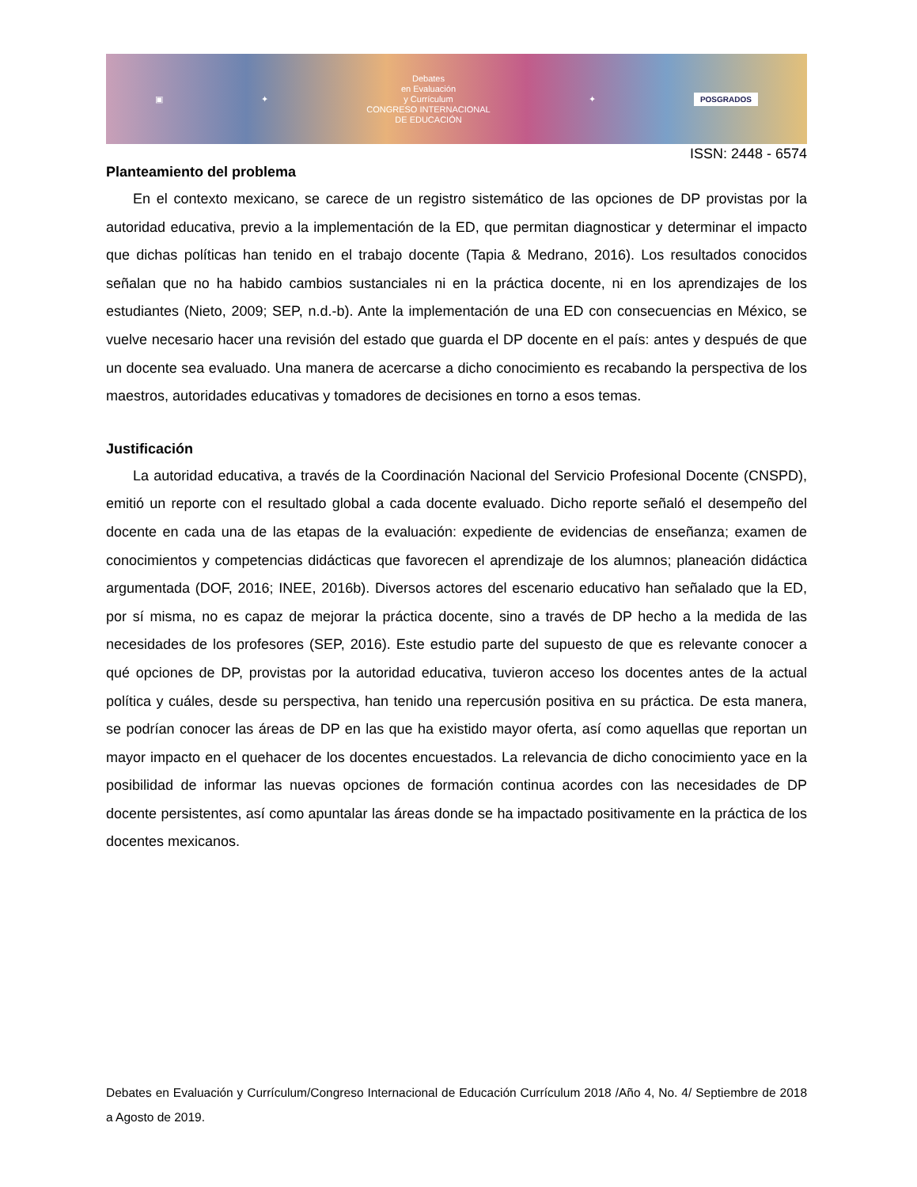▣ ✦
Debates
en Evaluación
y Currículum
CONGRESO INTERNACIONAL
DE EDUCACIÓN
✦ POSGRADOS
ISSN: 2448 - 6574
Planteamiento del problema
En el contexto mexicano, se carece de un registro sistemático de las opciones de DP provistas por la autoridad educativa, previo a la implementación de la ED, que permitan diagnosticar y determinar el impacto que dichas políticas han tenido en el trabajo docente (Tapia & Medrano, 2016). Los resultados conocidos señalan que no ha habido cambios sustanciales ni en la práctica docente, ni en los aprendizajes de los estudiantes (Nieto, 2009; SEP, n.d.-b). Ante la implementación de una ED con consecuencias en México, se vuelve necesario hacer una revisión del estado que guarda el DP docente en el país: antes y después de que un docente sea evaluado. Una manera de acercarse a dicho conocimiento es recabando la perspectiva de los maestros, autoridades educativas y tomadores de decisiones en torno a esos temas.
Justificación
La autoridad educativa, a través de la Coordinación Nacional del Servicio Profesional Docente (CNSPD), emitió un reporte con el resultado global a cada docente evaluado. Dicho reporte señaló el desempeño del docente en cada una de las etapas de la evaluación: expediente de evidencias de enseñanza; examen de conocimientos y competencias didácticas que favorecen el aprendizaje de los alumnos; planeación didáctica argumentada (DOF, 2016; INEE, 2016b). Diversos actores del escenario educativo han señalado que la ED, por sí misma, no es capaz de mejorar la práctica docente, sino a través de DP hecho a la medida de las necesidades de los profesores (SEP, 2016). Este estudio parte del supuesto de que es relevante conocer a qué opciones de DP, provistas por la autoridad educativa, tuvieron acceso los docentes antes de la actual política y cuáles, desde su perspectiva, han tenido una repercusión positiva en su práctica. De esta manera, se podrían conocer las áreas de DP en las que ha existido mayor oferta, así como aquellas que reportan un mayor impacto en el quehacer de los docentes encuestados. La relevancia de dicho conocimiento yace en la posibilidad de informar las nuevas opciones de formación continua acordes con las necesidades de DP docente persistentes, así como apuntalar las áreas donde se ha impactado positivamente en la práctica de los docentes mexicanos.
Debates en Evaluación y Currículum/Congreso Internacional de Educación Currículum 2018 /Año 4, No. 4/ Septiembre de 2018 a Agosto de 2019.